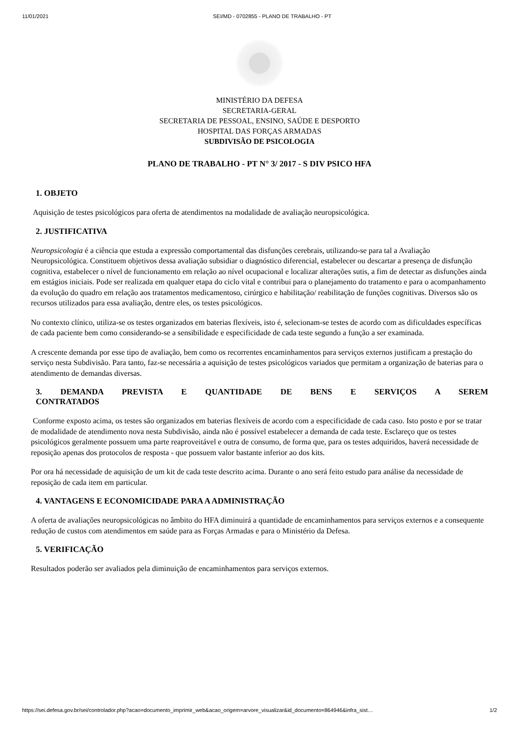11/01/2021 SEI/MD - 0702855 - PLANO DE TRABALHO - PT
MINISTÉRIO DA DEFESA
SECRETARIA-GERAL
SECRETARIA DE PESSOAL, ENSINO, SAÚDE E DESPORTO
HOSPITAL DAS FORÇAS ARMADAS
SUBDIVISÃO DE PSICOLOGIA
PLANO DE TRABALHO - PT N° 3/ 2017 - S DIV PSICO HFA
1. OBJETO
Aquisição de testes psicológicos para oferta de atendimentos na modalidade de avaliação neuropsicológica.
2. JUSTIFICATIVA
Neuropsicologia é a ciência que estuda a expressão comportamental das disfunções cerebrais, utilizando-se para tal a Avaliação Neuropsicológica. Constituem objetivos dessa avaliação subsidiar o diagnóstico diferencial, estabelecer ou descartar a presença de disfunção cognitiva, estabelecer o nível de funcionamento em relação ao nível ocupacional e localizar alterações sutis, a fim de detectar as disfunções ainda em estágios iniciais. Pode ser realizada em qualquer etapa do ciclo vital e contribui para o planejamento do tratamento e para o acompanhamento da evolução do quadro em relação aos tratamentos medicamentoso, cirúrgico e habilitação/ reabilitação de funções cognitivas. Diversos são os recursos utilizados para essa avaliação, dentre eles, os testes psicológicos.
No contexto clínico, utiliza-se os testes organizados em baterias flexíveis, isto é, selecionam-se testes de acordo com as dificuldades específicas de cada paciente bem como considerando-se a sensibilidade e especificidade de cada teste segundo a função a ser examinada.
A crescente demanda por esse tipo de avaliação, bem como os recorrentes encaminhamentos para serviços externos justificam a prestação do serviço nesta Subdivisão. Para tanto, faz-se necessária a aquisição de testes psicológicos variados que permitam a organização de baterias para o atendimento de demandas diversas.
3. DEMANDA PREVISTA E QUANTIDADE DE BENS E SERVIÇOS A SEREM CONTRATADOS
Conforme exposto acima, os testes são organizados em baterias flexíveis de acordo com a especificidade de cada caso. Isto posto e por se tratar de modalidade de atendimento nova nesta Subdivisão, ainda não é possível estabelecer a demanda de cada teste. Esclareço que os testes psicológicos geralmente possuem uma parte reaproveitável e outra de consumo, de forma que, para os testes adquiridos, haverá necessidade de reposição apenas dos protocolos de resposta - que possuem valor bastante inferior ao dos kits.
Por ora há necessidade de aquisição de um kit de cada teste descrito acima. Durante o ano será feito estudo para análise da necessidade de reposição de cada item em particular.
4. VANTAGENS E ECONOMICIDADE PARA A ADMINISTRAÇÃO
A oferta de avaliações neuropsicológicas no âmbito do HFA diminuirá a quantidade de encaminhamentos para serviços externos e a consequente redução de custos com atendimentos em saúde para as Forças Armadas e para o Ministério da Defesa.
5. VERIFICAÇÃO
Resultados poderão ser avaliados pela diminuição de encaminhamentos para serviços externos.
https://sei.defesa.gov.br/sei/controlador.php?acao=documento_imprimir_web&acao_origem=arvore_visualizar&id_documento=864946&infra_sist… 1/2